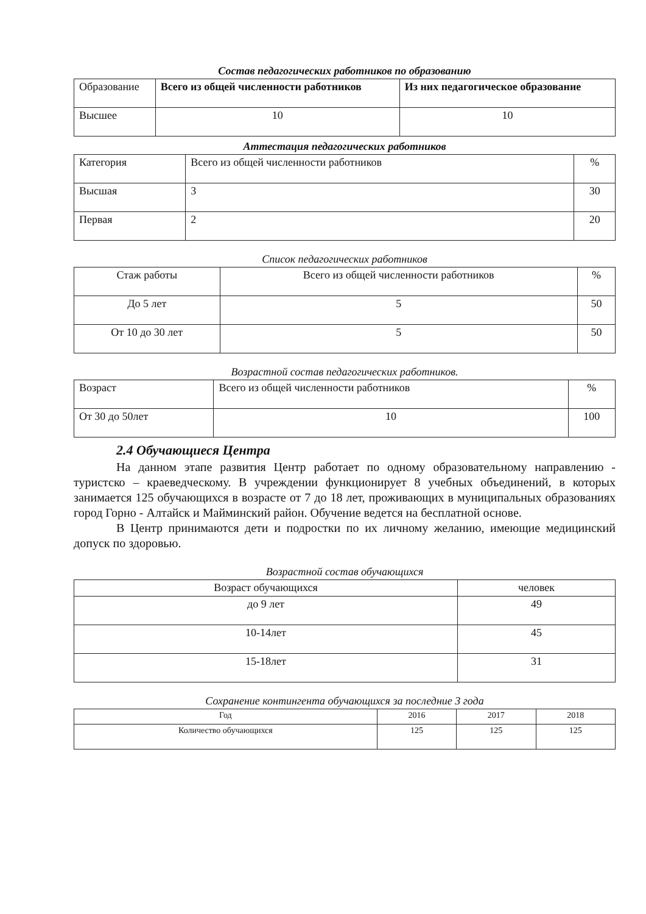Состав педагогических работников по образованию
| Образование | Всего из общей численности работников | Из них педагогическое образование |
| --- | --- | --- |
| Высшее | 10 | 10 |
Аттестация педагогических работников
| Категория | Всего из общей численности работников | % |
| --- | --- | --- |
| Высшая | 3 | 30 |
| Первая | 2 | 20 |
Список педагогических работников
| Стаж работы | Всего из общей численности работников | % |
| --- | --- | --- |
| До 5 лет | 5 | 50 |
| От 10 до 30 лет | 5 | 50 |
Возрастной состав педагогических работников.
| Возраст | Всего из общей численности работников | % |
| --- | --- | --- |
| От 30 до 50лет | 10 | 100 |
2.4 Обучающиеся Центра
На данном этапе развития Центр работает по одному образовательному направлению - туристско – краеведческому. В учреждении функционирует 8 учебных объединений, в которых занимается 125 обучающихся в возрасте от 7 до 18 лет, проживающих в муниципальных образованиях город Горно - Алтайск и Майминский район. Обучение ведется на бесплатной основе.
В Центр принимаются дети и подростки по их личному желанию, имеющие медицинский допуск по здоровью.
Возрастной состав обучающихся
| Возраст обучающихся | человек |
| --- | --- |
| до 9 лет | 49 |
| 10-14лет | 45 |
| 15-18лет | 31 |
Сохранение контингента обучающихся за последние 3 года
| Год | 2016 | 2017 | 2018 |
| --- | --- | --- | --- |
| Количество обучающихся | 125 | 125 | 125 |